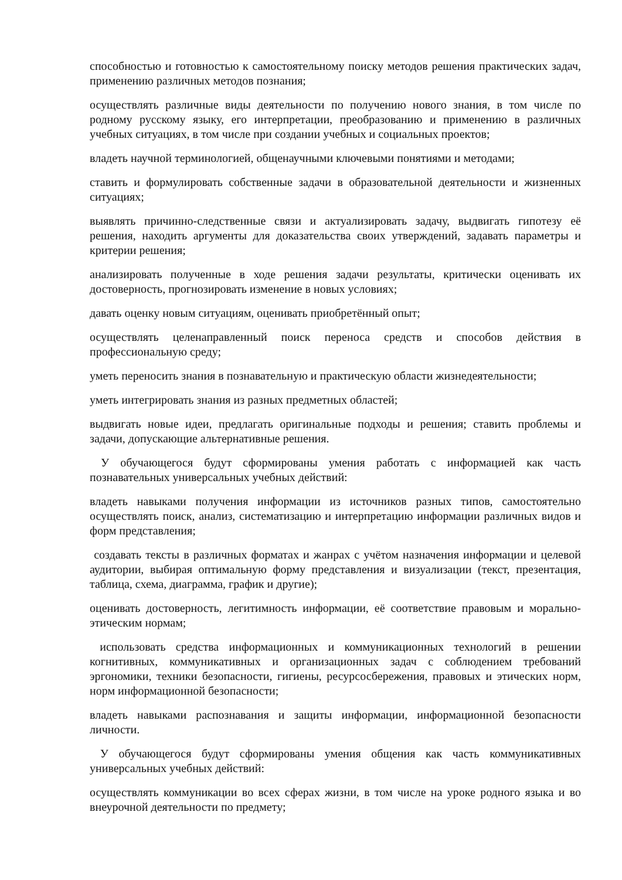способностью и готовностью к самостоятельному поиску методов решения практических задач, применению различных методов познания;
осуществлять различные виды деятельности по получению нового знания, в том числе по родному русскому языку, его интерпретации, преобразованию и применению в различных учебных ситуациях, в том числе при создании учебных и социальных проектов;
владеть научной терминологией, общенаучными ключевыми понятиями и методами;
ставить и формулировать собственные задачи в образовательной деятельности и жизненных ситуациях;
выявлять причинно-следственные связи и актуализировать задачу, выдвигать гипотезу её решения, находить аргументы для доказательства своих утверждений, задавать параметры и критерии решения;
анализировать полученные в ходе решения задачи результаты, критически оценивать их достоверность, прогнозировать изменение в новых условиях;
давать оценку новым ситуациям, оценивать приобретённый опыт;
осуществлять целенаправленный поиск переноса средств и способов действия в профессиональную среду;
уметь переносить знания в познавательную и практическую области жизнедеятельности;
уметь интегрировать знания из разных предметных областей;
выдвигать новые идеи, предлагать оригинальные подходы и решения; ставить проблемы и задачи, допускающие альтернативные решения.
У обучающегося будут сформированы умения работать с информацией как часть познавательных универсальных учебных действий:
владеть навыками получения информации из источников разных типов, самостоятельно осуществлять поиск, анализ, систематизацию и интерпретацию информации различных видов и форм представления;
создавать тексты в различных форматах и жанрах с учётом назначения информации и целевой аудитории, выбирая оптимальную форму представления и визуализации (текст, презентация, таблица, схема, диаграмма, график и другие);
оценивать достоверность, легитимность информации, её соответствие правовым и морально-этическим нормам;
использовать средства информационных и коммуникационных технологий в решении когнитивных, коммуникативных и организационных задач с соблюдением требований эргономики, техники безопасности, гигиены, ресурсосбережения, правовых и этических норм, норм информационной безопасности;
владеть навыками распознавания и защиты информации, информационной безопасности личности.
У обучающегося будут сформированы умения общения как часть коммуникативных универсальных учебных действий:
осуществлять коммуникации во всех сферах жизни, в том числе на уроке родного языка и во внеурочной деятельности по предмету;